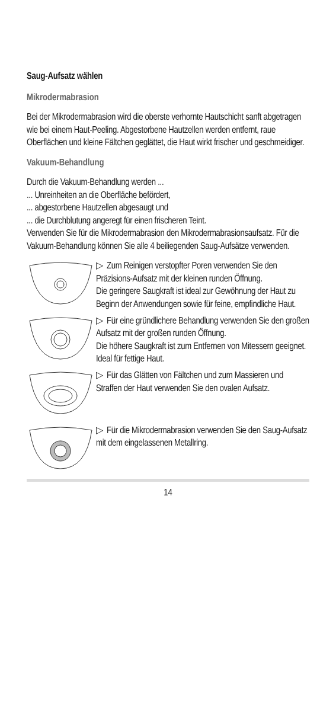Saug-Aufsatz wählen
Mikrodermabrasion
Bei der Mikrodermabrasion wird die oberste verhornte Hautschicht sanft abgetragen wie bei einem Haut-Peeling. Abgestorbene Hautzellen werden entfernt, raue Oberflächen und kleine Fältchen geglättet, die Haut wirkt frischer und geschmeidiger.
Vakuum-Behandlung
Durch die Vakuum-Behandlung werden ...
... Unreinheiten an die Oberfläche befördert,
... abgestorbene Hautzellen abgesaugt und
... die Durchblutung angeregt für einen frischeren Teint.
Verwenden Sie für die Mikrodermabrasion den Mikrodermabrasionsaufsatz. Für die Vakuum-Behandlung können Sie alle 4 beiliegenden Saug-Aufsätze verwenden.
▷ Zum Reinigen verstopfter Poren verwenden Sie den Präzisions-Aufsatz mit der kleinen runden Öffnung.
Die geringere Saugkraft ist ideal zur Gewöhnung der Haut zu Beginn der Anwendungen sowie für feine, empfindliche Haut.
▷ Für eine gründlichere Behandlung verwenden Sie den großen Aufsatz mit der großen runden Öffnung.
Die höhere Saugkraft ist zum Entfernen von Mitessern geeignet. Ideal für fettige Haut.
▷ Für das Glätten von Fältchen und zum Massieren und Straffen der Haut verwenden Sie den ovalen Aufsatz.
▷ Für die Mikrodermabrasion verwenden Sie den Saug-Aufsatz mit dem eingelassenen Metallring.
14